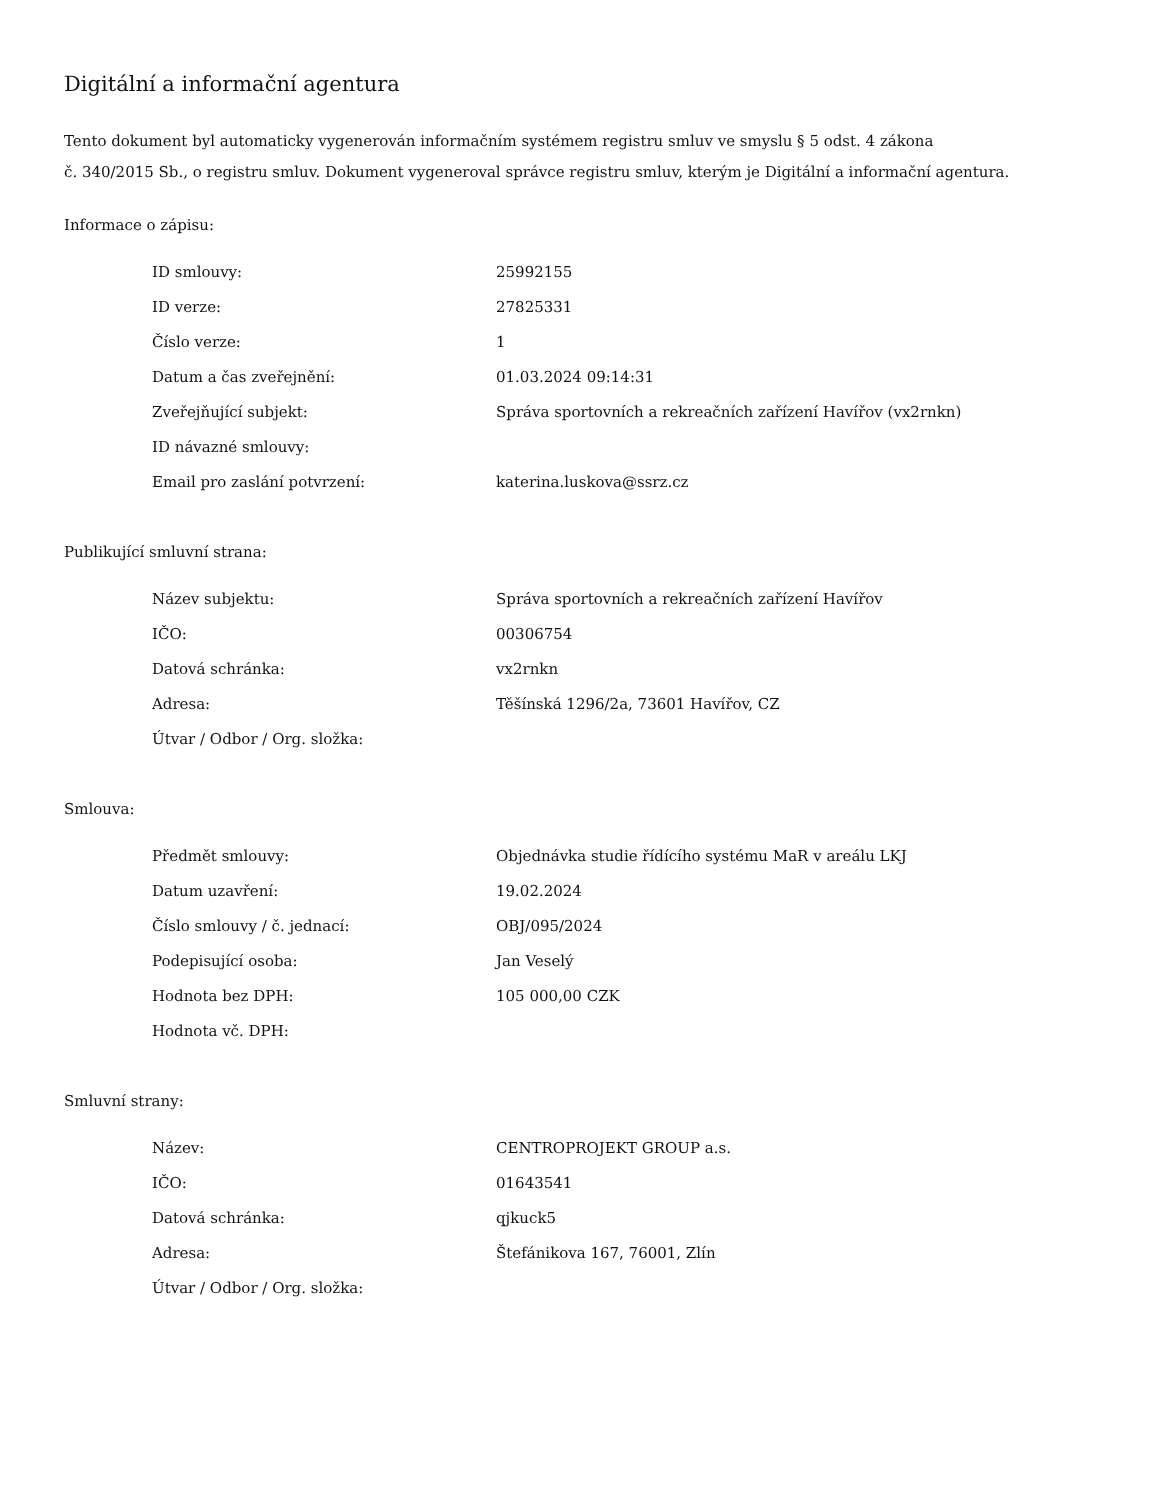Digitální a informační agentura
Tento dokument byl automaticky vygenerován informačním systémem registru smluv ve smyslu § 5 odst. 4 zákona
č. 340/2015 Sb., o registru smluv. Dokument vygeneroval správce registru smluv, kterým je Digitální a informační agentura.
Informace o zápisu:
| ID smlouvy: | 25992155 |
| ID verze: | 27825331 |
| Číslo verze: | 1 |
| Datum a čas zveřejnění: | 01.03.2024 09:14:31 |
| Zveřejňující subjekt: | Správa sportovních a rekreačních zařízení Havířov (vx2rnkn) |
| ID návazné smlouvy: | |
| Email pro zaslání potvrzení: | katerina.luskova@ssrz.cz |
Publikující smluvní strana:
| Název subjektu: | Správa sportovních a rekreačních zařízení Havířov |
| IČO: | 00306754 |
| Datová schránka: | vx2rnkn |
| Adresa: | Těšínská 1296/2a, 73601 Havířov, CZ |
| Útvar / Odbor / Org. složka: | |
Smlouva:
| Předmět smlouvy: | Objednávka studie řídícího systému MaR v areálu LKJ |
| Datum uzavření: | 19.02.2024 |
| Číslo smlouvy / č. jednací: | OBJ/095/2024 |
| Podepisující osoba: | Jan Veselý |
| Hodnota bez DPH: | 105 000,00 CZK |
| Hodnota vč. DPH: | |
Smluvní strany:
| Název: | CENTROPROJEKT GROUP a.s. |
| IČO: | 01643541 |
| Datová schránka: | qjkuck5 |
| Adresa: | Štefánikova 167, 76001, Zlín |
| Útvar / Odbor / Org. složka: | |